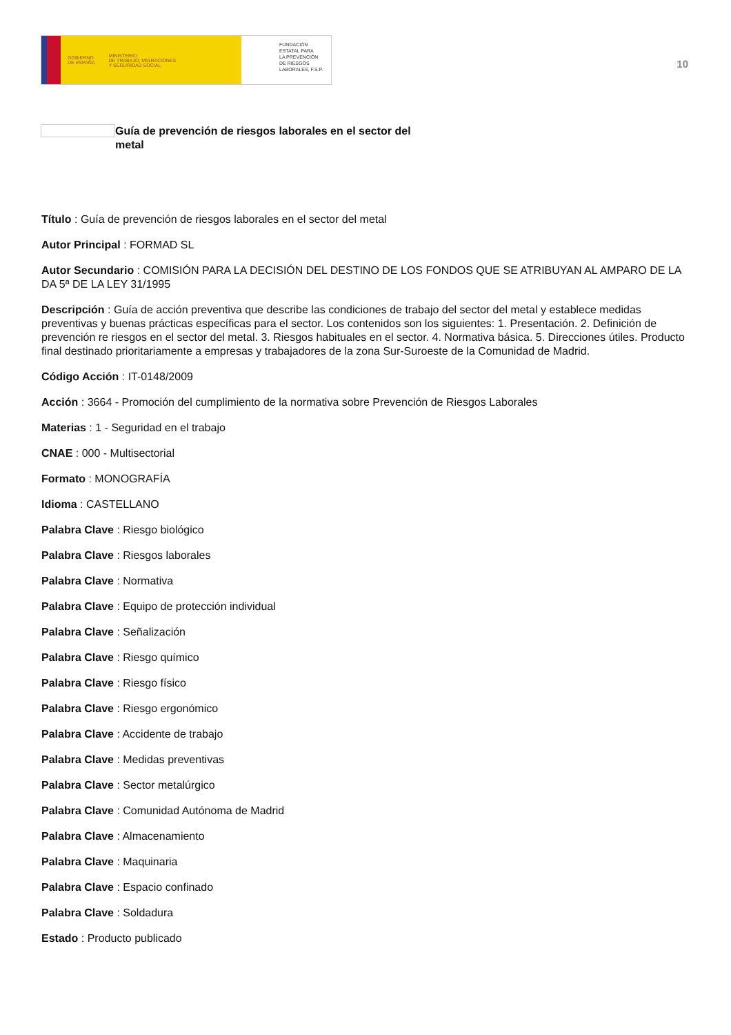GOBIERNO
DE ESPAÑA MINISTERIO
DE TRABAJO, MIGRACIONES
Y SEGURIDAD SOCIAL
FUNDACIÓN
ESTATAL PARA
LA PREVENCIÓN
DE RIESGOS
LABORALES, F.S.P.
10
Guía de prevención de riesgos laborales en el sector del metal
Título : Guía de prevención de riesgos laborales en el sector del metal
Autor Principal : FORMAD SL
Autor Secundario : COMISIÓN PARA LA DECISIÓN DEL DESTINO DE LOS FONDOS QUE SE ATRIBUYAN AL AMPARO DE LA DA 5ª DE LA LEY 31/1995
Descripción : Guía de acción preventiva que describe las condiciones de trabajo del sector del metal y establece medidas preventivas y buenas prácticas específicas para el sector. Los contenidos son los siguientes: 1. Presentación. 2. Definición de prevención re riesgos en el sector del metal. 3. Riesgos habituales en el sector. 4. Normativa básica. 5. Direcciones útiles. Producto final destinado prioritariamente a empresas y trabajadores de la zona Sur-Suroeste de la Comunidad de Madrid.
Código Acción : IT-0148/2009
Acción : 3664 - Promoción del cumplimiento de la normativa sobre Prevención de Riesgos Laborales
Materias : 1 - Seguridad en el trabajo
CNAE : 000 - Multisectorial
Formato : MONOGRAFÍA
Idioma : CASTELLANO
Palabra Clave : Riesgo biológico
Palabra Clave : Riesgos laborales
Palabra Clave : Normativa
Palabra Clave : Equipo de protección individual
Palabra Clave : Señalización
Palabra Clave : Riesgo químico
Palabra Clave : Riesgo físico
Palabra Clave : Riesgo ergonómico
Palabra Clave : Accidente de trabajo
Palabra Clave : Medidas preventivas
Palabra Clave : Sector metalúrgico
Palabra Clave : Comunidad Autónoma de Madrid
Palabra Clave : Almacenamiento
Palabra Clave : Maquinaria
Palabra Clave : Espacio confinado
Palabra Clave : Soldadura
Estado : Producto publicado